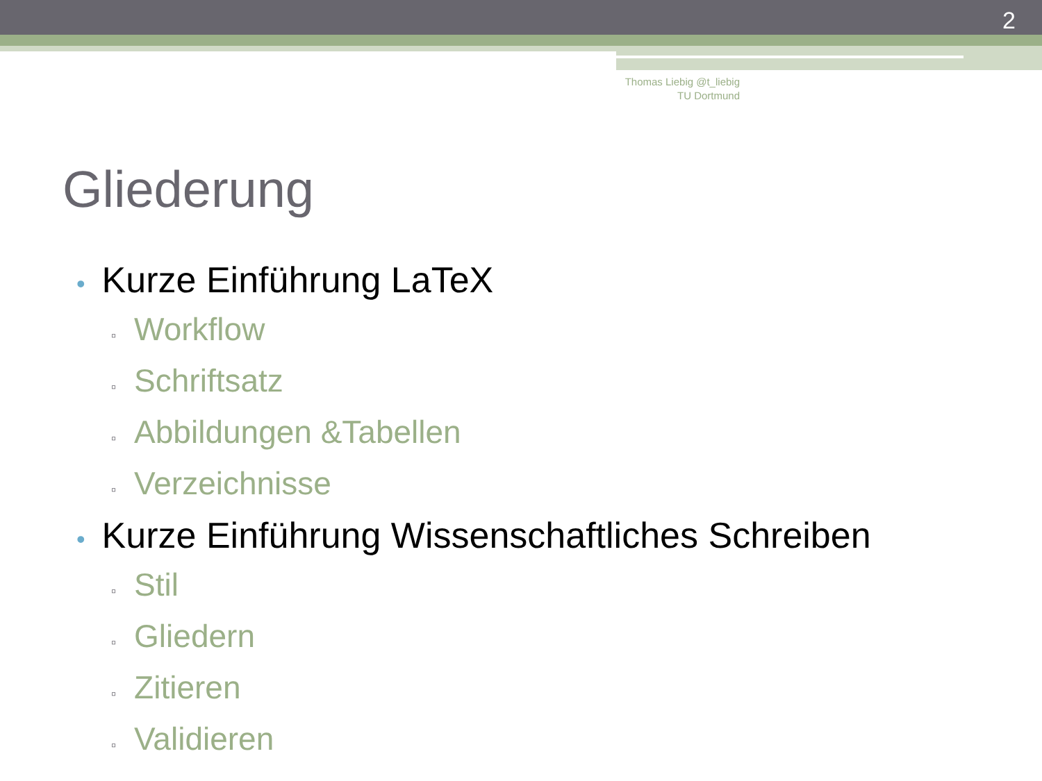2
Thomas Liebig @t_liebig
TU Dortmund
Gliederung
• Kurze Einführung LaTeX
▫ Workflow
▫ Schriftsatz
▫ Abbildungen &Tabellen
▫ Verzeichnisse
• Kurze Einführung Wissenschaftliches Schreiben
▫ Stil
▫ Gliedern
▫ Zitieren
▫ Validieren